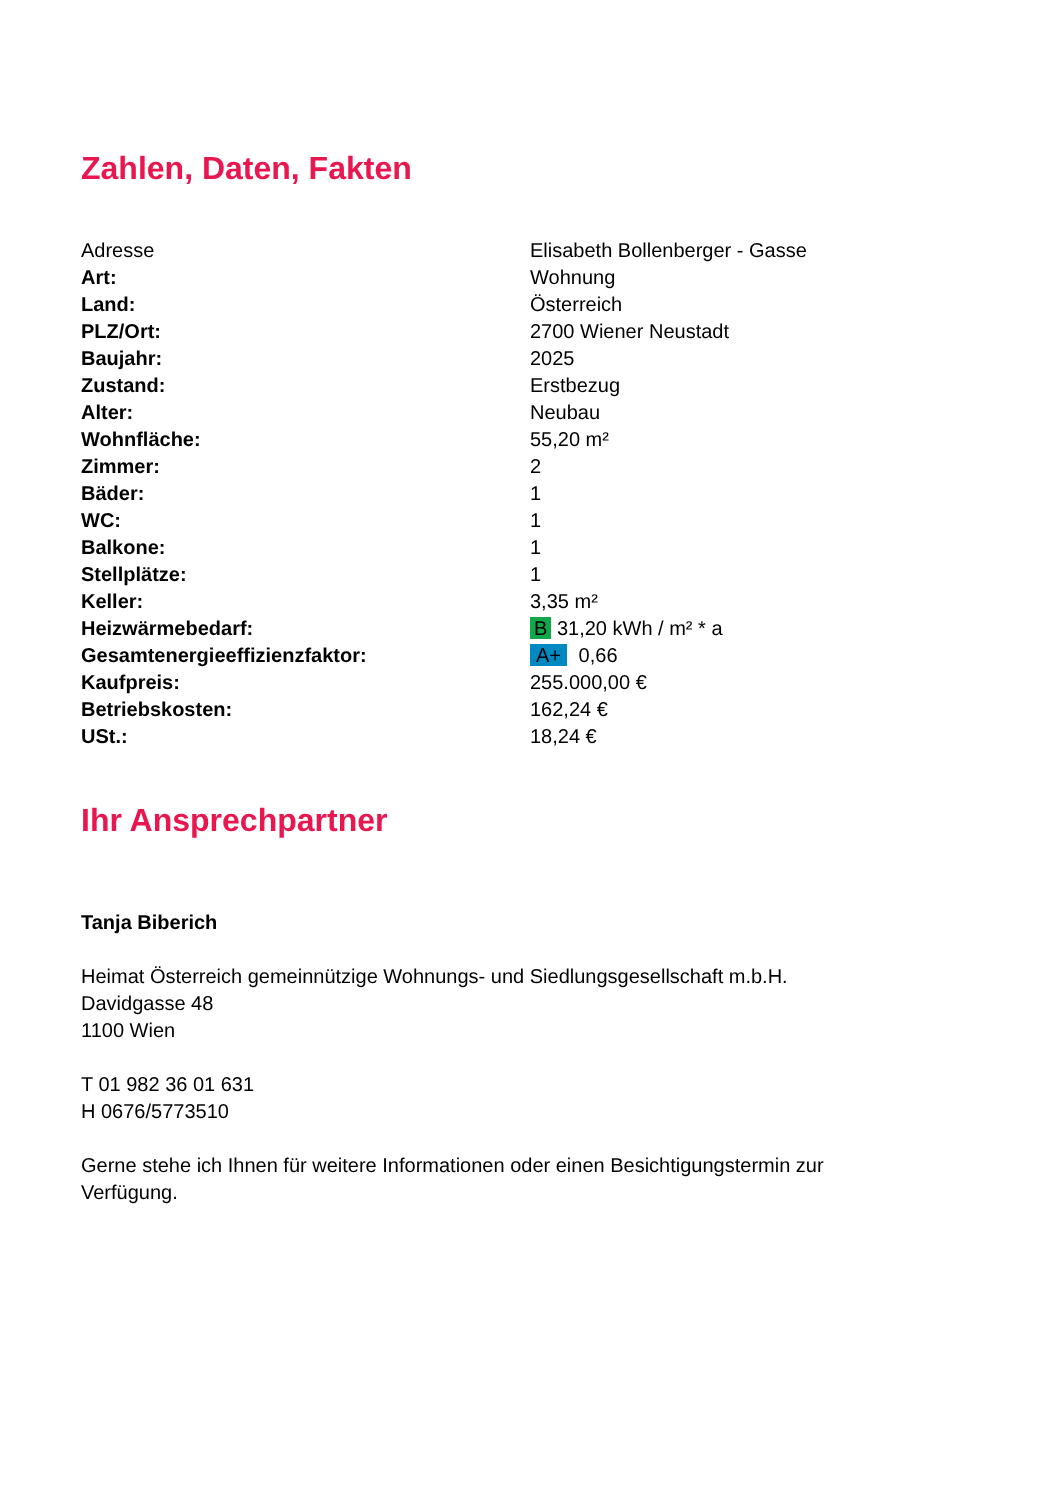Zahlen, Daten, Fakten
| Adresse | Elisabeth Bollenberger - Gasse |
| Art: | Wohnung |
| Land: | Österreich |
| PLZ/Ort: | 2700 Wiener Neustadt |
| Baujahr: | 2025 |
| Zustand: | Erstbezug |
| Alter: | Neubau |
| Wohnfläche: | 55,20 m² |
| Zimmer: | 2 |
| Bäder: | 1 |
| WC: | 1 |
| Balkone: | 1 |
| Stellplätze: | 1 |
| Keller: | 3,35 m² |
| Heizwärmebedarf: | B 31,20 kWh / m² * a |
| Gesamtenergieeffizienzfaktor: | A+ 0,66 |
| Kaufpreis: | 255.000,00 € |
| Betriebskosten: | 162,24 € |
| USt.: | 18,24 € |
Ihr Ansprechpartner
Tanja Biberich
Heimat Österreich gemeinnützige Wohnungs- und Siedlungsgesellschaft m.b.H.
Davidgasse 48
1100 Wien
T 01 982 36 01 631
H 0676/5773510
Gerne stehe ich Ihnen für weitere Informationen oder einen Besichtigungstermin zur
Verfügung.